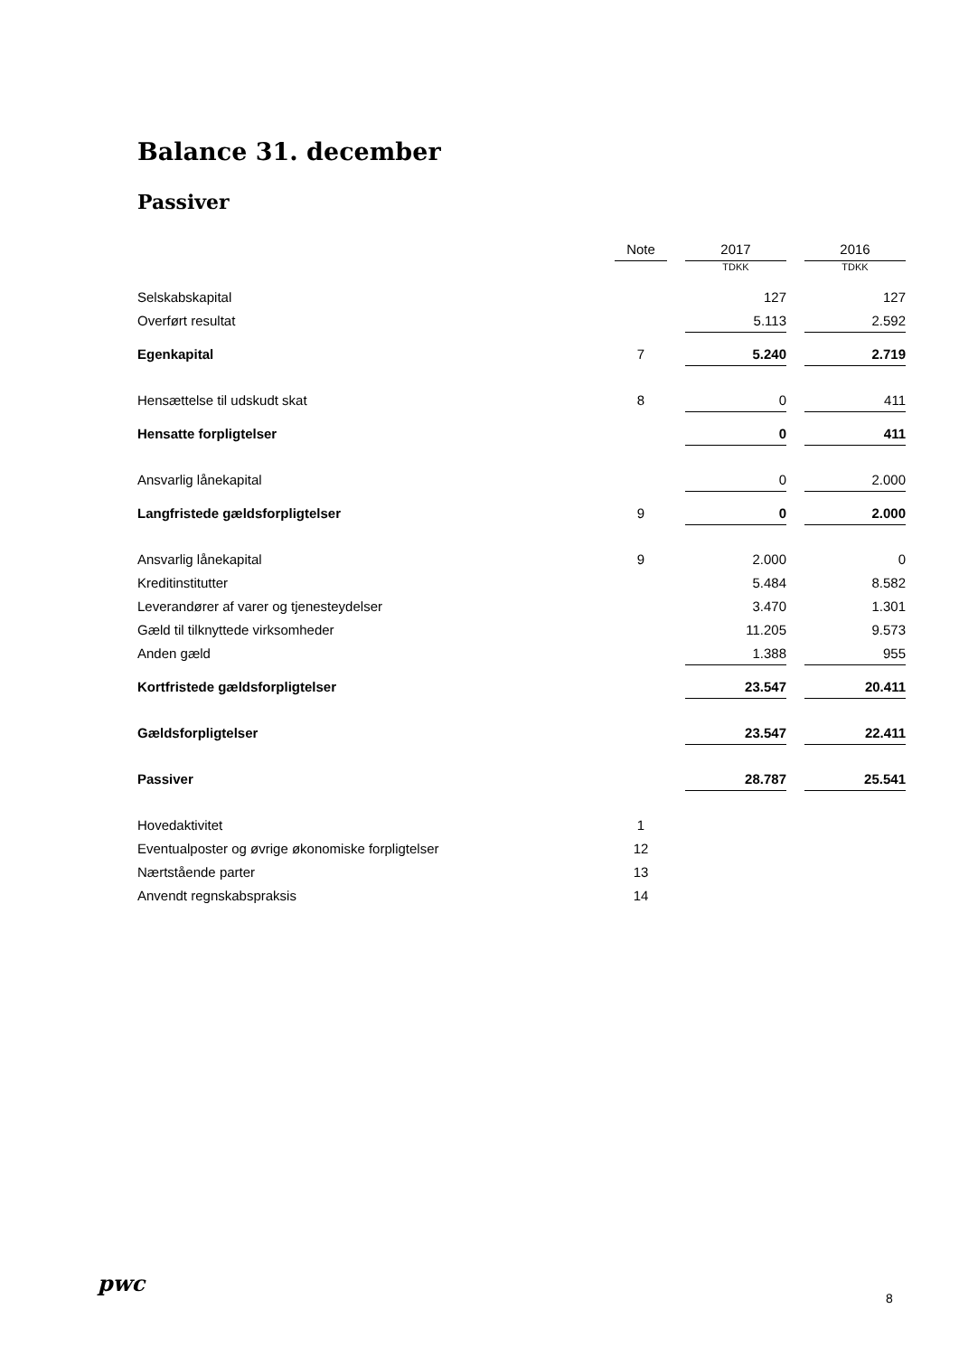Balance 31. december
Passiver
| | Note | | 2017 | | 2016 |
| | | | TDKK | | TDKK |
| Selskabskapital | | | 127 | | 127 |
| Overført resultat | | | 5.113 | | 2.592 |
| Egenkapital | 7 | | 5.240 | | 2.719 |
| Hensættelse til udskudt skat | 8 | | 0 | | 411 |
| Hensatte forpligtelser | | | 0 | | 411 |
| Ansvarlig lånekapital | | | 0 | | 2.000 |
| Langfristede gældsforpligtelser | 9 | | 0 | | 2.000 |
| Ansvarlig lånekapital | 9 | | 2.000 | | 0 |
| Kreditinstitutter | | | 5.484 | | 8.582 |
| Leverandører af varer og tjenesteydelser | | | 3.470 | | 1.301 |
| Gæld til tilknyttede virksomheder | | | 11.205 | | 9.573 |
| Anden gæld | | | 1.388 | | 955 |
| Kortfristede gældsforpligtelser | | | 23.547 | | 20.411 |
| Gældsforpligtelser | | | 23.547 | | 22.411 |
| Passiver | | | 28.787 | | 25.541 |
| Hovedaktivitet | 1 | | | | |
| Eventualposter og øvrige økonomiske forpligtelser | 12 | | | | |
| Nærtstående parter | 13 | | | | |
| Anvendt regnskabspraksis | 14 | | | | |
pwc
8